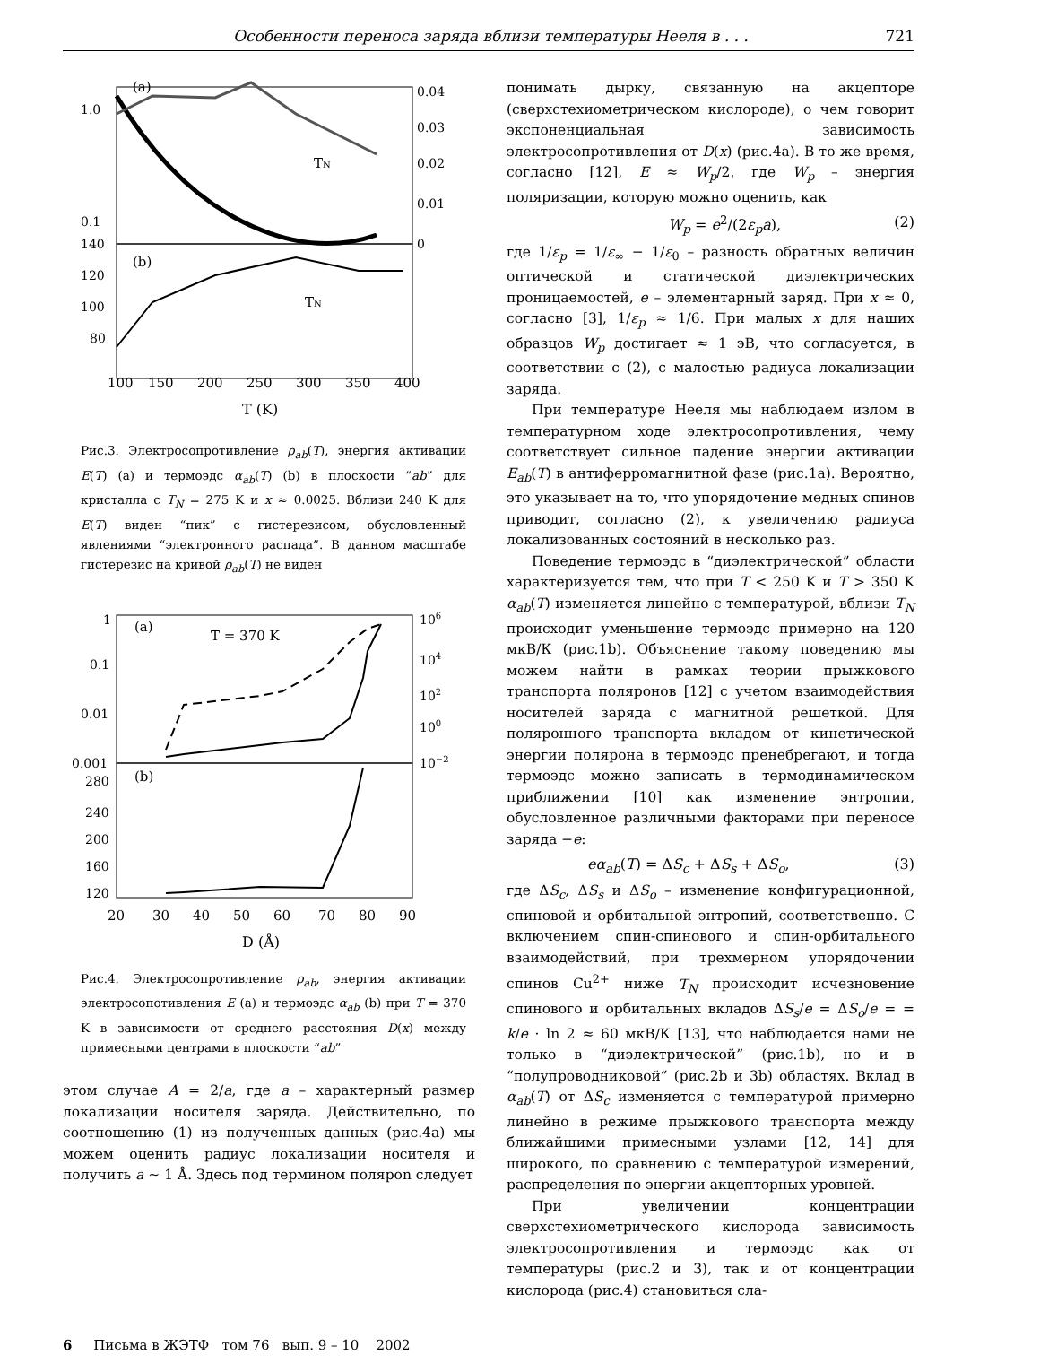Особенности переноса заряда вблизи температуры Нееля в . . . 721
(a)
(b)
1.0
0.1
0.04
0.03
0.02
0.01
0
140
120
100
80
TN
TN
100
150
200
250
300
350
400
T (K)
Рис.3. Электросопротивление ρ<sub>ab</sub>(T), энергия активации E(T) (a) и термоэдс α<sub>ab</sub>(T) (b) в плоскости “ab” для кристалла с T<sub>N</sub> = 275 K и x ≈ 0.0025. Вблизи 240 K для E(T) виден “пик” с гистерезисом, обусловленный явлениями “электронного распада”. В данном масштабе гистерезис на кривой ρ<sub>ab</sub>(T) не виден
(a)
(b)
T = 370 K
1
0.1
0.01
0.001
106
104
102
100
10−2
280
240
200
160
120
20
30
40
50
60
70
80
90
D (Å)
Рис.4. Электросопротивление ρ<sub>ab</sub>, энергия активации электросопотивления E (a) и термоэдс α<sub>ab</sub> (b) при T = 370 K в зависимости от среднего расстояния D(x) между примесными центрами в плоскости “ab”
этом случае A = 2/a, где a – характерный размер локализации носителя заряда. Действительно, по соотношению (1) из полученных данных (рис.4a) мы можем оценить радиус локализации носителя и получить a ∼ 1 Å. Здесь под термином поляроn следует
понимать дырку, связанную на акцепторе (сверхстехиометрическом кислороде), о чем говорит экспоненциальная зависимость электросопротивления от D(x) (рис.4a). В то же время, согласно [12], E ≈ W<sub>p</sub>/2, где W<sub>p</sub> – энергия поляризации, которую можно оценить, как
W<sub>p</sub> = e<sup>2</sup>/(2ε<sub>p</sub>a), (2)
где 1/ε<sub>p</sub> = 1/ε<sub>∞</sub> − 1/ε<sub>0</sub> – разность обратных величин оптической и статической диэлектрических проницаемостей, e – элементарный заряд. При x ≈ 0, согласно [3], 1/ε<sub>p</sub> ≈ 1/6. При малых x для наших образцов W<sub>p</sub> достигает ≈ 1 эВ, что согласуется, в соответствии с (2), с малостью радиуса локализации заряда.
При температуре Нееля мы наблюдаем излом в температурном ходе электросопротивления, чему соответствует сильное падение энергии активации E<sub>ab</sub>(T) в антиферромагнитной фазе (рис.1a). Вероятно, это указывает на то, что упорядочение медных спинов приводит, согласно (2), к увеличению радиуса локализованных состояний в несколько раз.
Поведение термоэдс в “диэлектрической” области характеризуется тем, что при T < 250 K и T > 350 K α<sub>ab</sub>(T) изменяется линейно с температурой, вблизи T<sub>N</sub> происходит уменьшение термоэдс примерно на 120 мкВ/К (рис.1b). Объяснение такому поведению мы можем найти в рамках теории прыжкового транспорта поляронов [12] с учетом взаимодействия носителей заряда с магнитной решеткой. Для поляронного транспорта вкладом от кинетической энергии полярона в термоэдс пренебрегают, и тогда термоэдс можно записать в термодинамическом приближении [10] как изменение энтропии, обусловленное различными факторами при переносе заряда −e:
eα<sub>ab</sub>(T) = ΔS<sub>c</sub> + ΔS<sub>s</sub> + ΔS<sub>o</sub>, (3)
где ΔS<sub>c</sub>, ΔS<sub>s</sub> и ΔS<sub>o</sub> – изменение конфигурационной, спиновой и орбитальной энтропий, соответственно. С включением спин-спинового и спин-орбитального взаимодействий, при трехмерном упорядочении спинов Cu<sup>2+</sup> ниже T<sub>N</sub> происходит исчезновение спинового и орбитальных вкладов ΔS<sub>s</sub>/e = ΔS<sub>o</sub>/e = = k/e · ln 2 ≈ 60 мкВ/К [13], что наблюдается нами не только в “диэлектрической” (рис.1b), но и в “полупроводниковой” (рис.2b и 3b) областях. Вклад в α<sub>ab</sub>(T) от ΔS<sub>c</sub> изменяется с температурой примерно линейно в режиме прыжкового транспорта между ближайшими примесными узлами [12, 14] для широкого, по сравнению с температурой измерений, распределения по энергии акцепторных уровней.
При увеличении концентрации сверхстехиометрического кислорода зависимость электросопротивления и термоэдс как от температуры (рис.2 и 3), так и от концентрации кислорода (рис.4) становиться сла-
6 Письма в ЖЭТФ том 76 вып. 9 – 10 2002